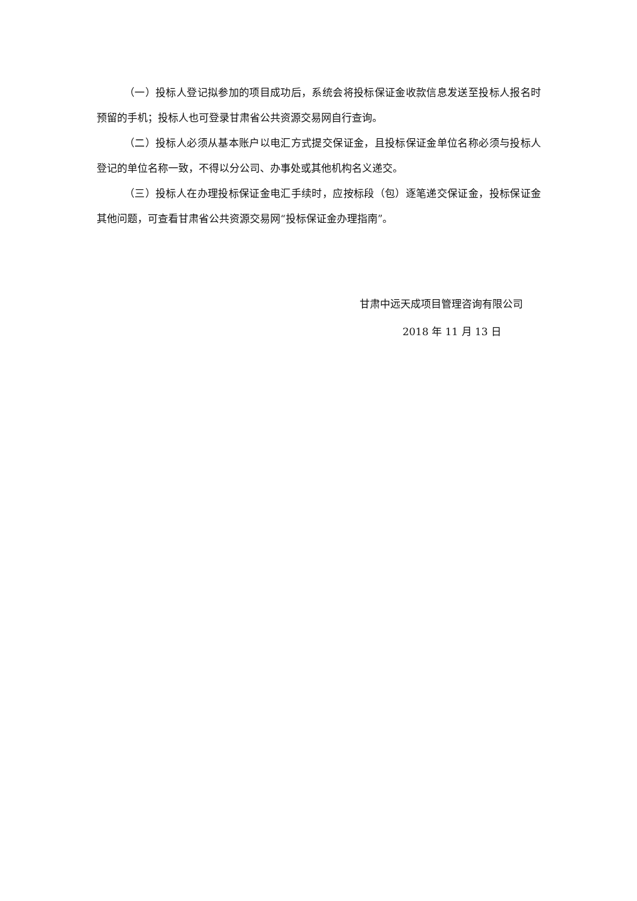（一）投标人登记拟参加的项目成功后，系统会将投标保证金收款信息发送至投标人报名时预留的手机；投标人也可登录甘肃省公共资源交易网自行查询。
（二）投标人必须从基本账户以电汇方式提交保证金，且投标保证金单位名称必须与投标人登记的单位名称一致，不得以分公司、办事处或其他机构名义递交。
（三）投标人在办理投标保证金电汇手续时，应按标段（包）逐笔递交保证金，投标保证金其他问题，可查看甘肃省公共资源交易网“投标保证金办理指南”。
甘肃中远天成项目管理咨询有限公司
2018 年 11 月 13 日